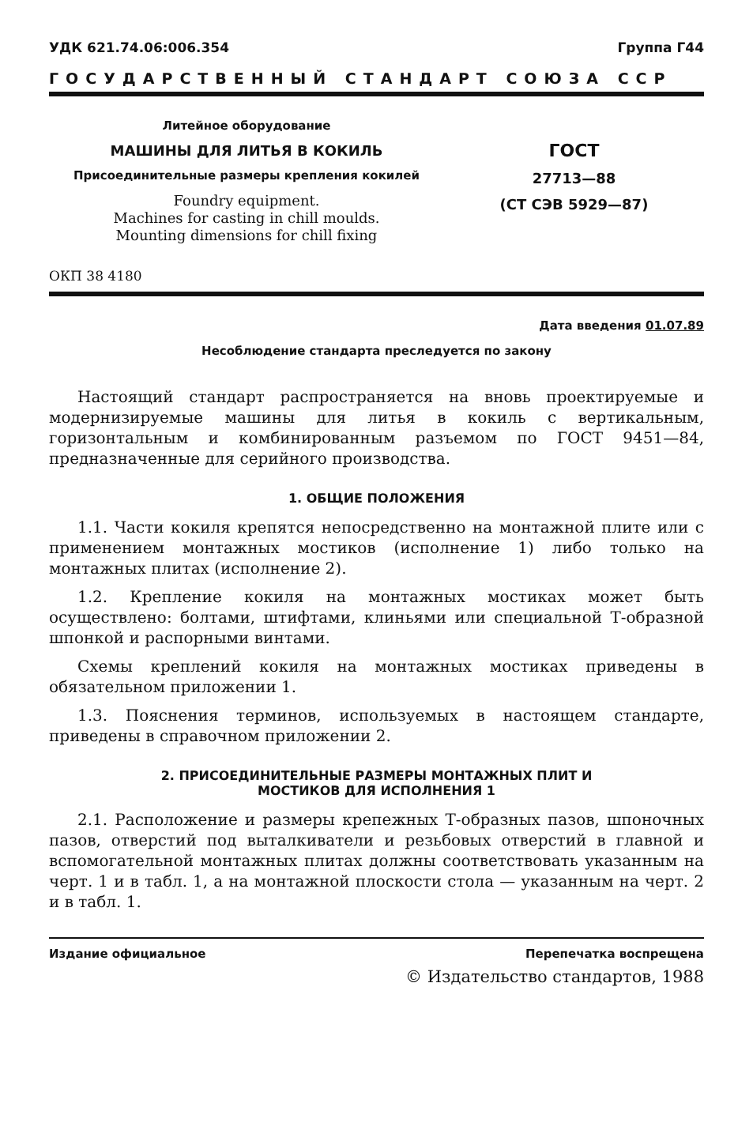УДК 621.74.06:006.354 Группа Г44
ГОСУДАРСТВЕННЫЙ СТАНДАРТ СОЮЗА ССР
Литейное оборудование
МАШИНЫ ДЛЯ ЛИТЬЯ В КОКИЛЬ
Присоединительные размеры крепления кокилей
Foundry equipment.
Machines for casting in chill moulds.
Mounting dimensions for chill fixing
ГОСТ
27713—88
(СТ СЭВ 5929—87)
ОКП 38 4180
Дата введения 01.07.89
Несоблюдение стандарта преследуется по закону
Настоящий стандарт распространяется на вновь проектируемые и модернизируемые машины для литья в кокиль с вертикальным, горизонтальным и комбинированным разъемом по ГОСТ 9451—84, предназначенные для серийного производства.
1. ОБЩИЕ ПОЛОЖЕНИЯ
1.1. Части кокиля крепятся непосредственно на монтажной плите или с применением монтажных мостиков (исполнение 1) либо только на монтажных плитах (исполнение 2).
1.2. Крепление кокиля на монтажных мостиках может быть осуществлено: болтами, штифтами, клиньями или специальной Т-образной шпонкой и распорными винтами.
Схемы креплений кокиля на монтажных мостиках приведены в обязательном приложении 1.
1.3. Пояснения терминов, используемых в настоящем стандарте, приведены в справочном приложении 2.
2. ПРИСОЕДИНИТЕЛЬНЫЕ РАЗМЕРЫ МОНТАЖНЫХ ПЛИТ И
МОСТИКОВ ДЛЯ ИСПОЛНЕНИЯ 1
2.1. Расположение и размеры крепежных Т-образных пазов, шпоночных пазов, отверстий под выталкиватели и резьбовых отверстий в главной и вспомогательной монтажных плитах должны соответствовать указанным на черт. 1 и в табл. 1, а на монтажной плоскости стола — указанным на черт. 2 и в табл. 1.
Издание официальное Перепечатка воспрещена
© Издательство стандартов, 1988